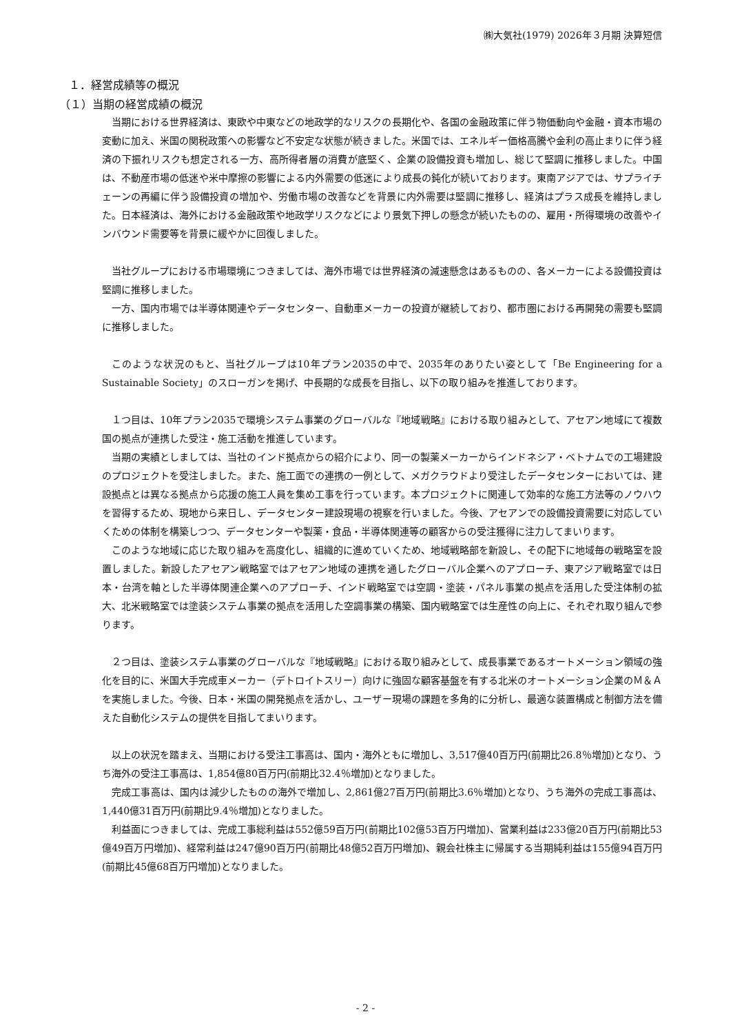㈱大気社(1979) 2026年３月期 決算短信
１．経営成績等の概況
（１）当期の経営成績の概況
当期における世界経済は、東欧や中東などの地政学的なリスクの長期化や、各国の金融政策に伴う物価動向や金融・資本市場の変動に加え、米国の関税政策への影響など不安定な状態が続きました。米国では、エネルギー価格高騰や金利の高止まりに伴う経済の下振れリスクも想定される一方、高所得者層の消費が底堅く、企業の設備投資も増加し、総じて堅調に推移しました。中国は、不動産市場の低迷や米中摩擦の影響による内外需要の低迷により成長の鈍化が続いております。東南アジアでは、サプライチェーンの再編に伴う設備投資の増加や、労働市場の改善などを背景に内外需要は堅調に推移し、経済はプラス成長を維持しました。日本経済は、海外における金融政策や地政学リスクなどにより景気下押しの懸念が続いたものの、雇用・所得環境の改善やインバウンド需要等を背景に緩やかに回復しました。
当社グループにおける市場環境につきましては、海外市場では世界経済の減速懸念はあるものの、各メーカーによる設備投資は堅調に推移しました。
一方、国内市場では半導体関連やデータセンター、自動車メーカーの投資が継続しており、都市圏における再開発の需要も堅調に推移しました。
このような状況のもと、当社グループは10年プラン2035の中で、2035年のありたい姿として「Be Engineering for a Sustainable Society」のスローガンを掲げ、中長期的な成長を目指し、以下の取り組みを推進しております。
１つ目は、10年プラン2035で環境システム事業のグローバルな『地域戦略』における取り組みとして、アセアン地域にて複数国の拠点が連携した受注・施工活動を推進しています。
当期の実績としましては、当社のインド拠点からの紹介により、同一の製薬メーカーからインドネシア・ベトナムでの工場建設のプロジェクトを受注しました。また、施工面での連携の一例として、メガクラウドより受注したデータセンターにおいては、建設拠点とは異なる拠点から応援の施工人員を集め工事を行っています。本プロジェクトに関連して効率的な施工方法等のノウハウを習得するため、現地から来日し、データセンター建設現場の視察を行いました。今後、アセアンでの設備投資需要に対応していくための体制を構築しつつ、データセンターや製薬・食品・半導体関連等の顧客からの受注獲得に注力してまいります。
このような地域に応じた取り組みを高度化し、組織的に進めていくため、地域戦略部を新設し、その配下に地域毎の戦略室を設置しました。新設したアセアン戦略室ではアセアン地域の連携を通したグローバル企業へのアプローチ、東アジア戦略室では日本・台湾を軸とした半導体関連企業へのアプローチ、インド戦略室では空調・塗装・パネル事業の拠点を活用した受注体制の拡大、北米戦略室では塗装システム事業の拠点を活用した空調事業の構築、国内戦略室では生産性の向上に、それぞれ取り組んで参ります。
２つ目は、塗装システム事業のグローバルな『地域戦略』における取り組みとして、成長事業であるオートメーション領域の強化を目的に、米国大手完成車メーカー（デトロイトスリー）向けに強固な顧客基盤を有する北米のオートメーション企業のＭ＆Ａを実施しました。今後、日本・米国の開発拠点を活かし、ユーザー現場の課題を多角的に分析し、最適な装置構成と制御方法を備えた自動化システムの提供を目指してまいります。
以上の状況を踏まえ、当期における受注工事高は、国内・海外ともに増加し、3,517億40百万円(前期比26.8％増加)となり、うち海外の受注工事高は、1,854億80百万円(前期比32.4％増加)となりました。
完成工事高は、国内は減少したものの海外で増加し、2,861億27百万円(前期比3.6％増加)となり、うち海外の完成工事高は、1,440億31百万円(前期比9.4％増加)となりました。
利益面につきましては、完成工事総利益は552億59百万円(前期比102億53百万円増加)、営業利益は233億20百万円(前期比53億49百万円増加)、経常利益は247億90百万円(前期比48億52百万円増加)、親会社株主に帰属する当期純利益は155億94百万円(前期比45億68百万円増加)となりました。
- 2 -